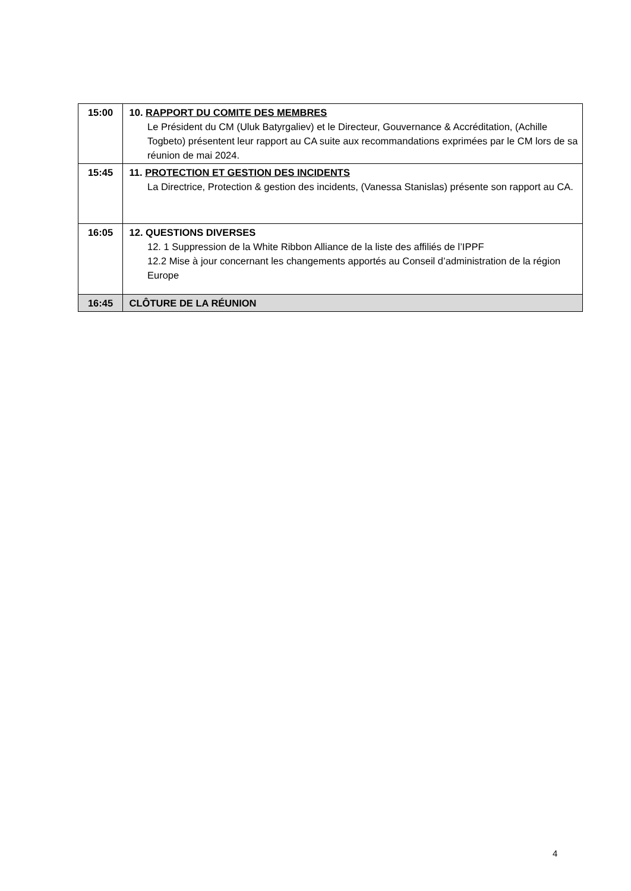| 15:00 | 10. RAPPORT DU COMITE DES MEMBRES Le Président du CM (Uluk Batyrgaliev) et le Directeur, Gouvernance & Accréditation, (Achille Togbeto) présentent leur rapport au CA suite aux recommandations exprimées par le CM lors de sa réunion de mai 2024. |
| 15:45 | 11. PROTECTION ET GESTION DES INCIDENTS La Directrice, Protection & gestion des incidents, (Vanessa Stanislas) présente son rapport au CA. |
| 16:05 | 12. QUESTIONS DIVERSES 12. 1 Suppression de la White Ribbon Alliance de la liste des affiliés de l’IPPF 12.2 Mise à jour concernant les changements apportés au Conseil d’administration de la région Europe |
| 16:45 | CLÔTURE DE LA RÉUNION |
4